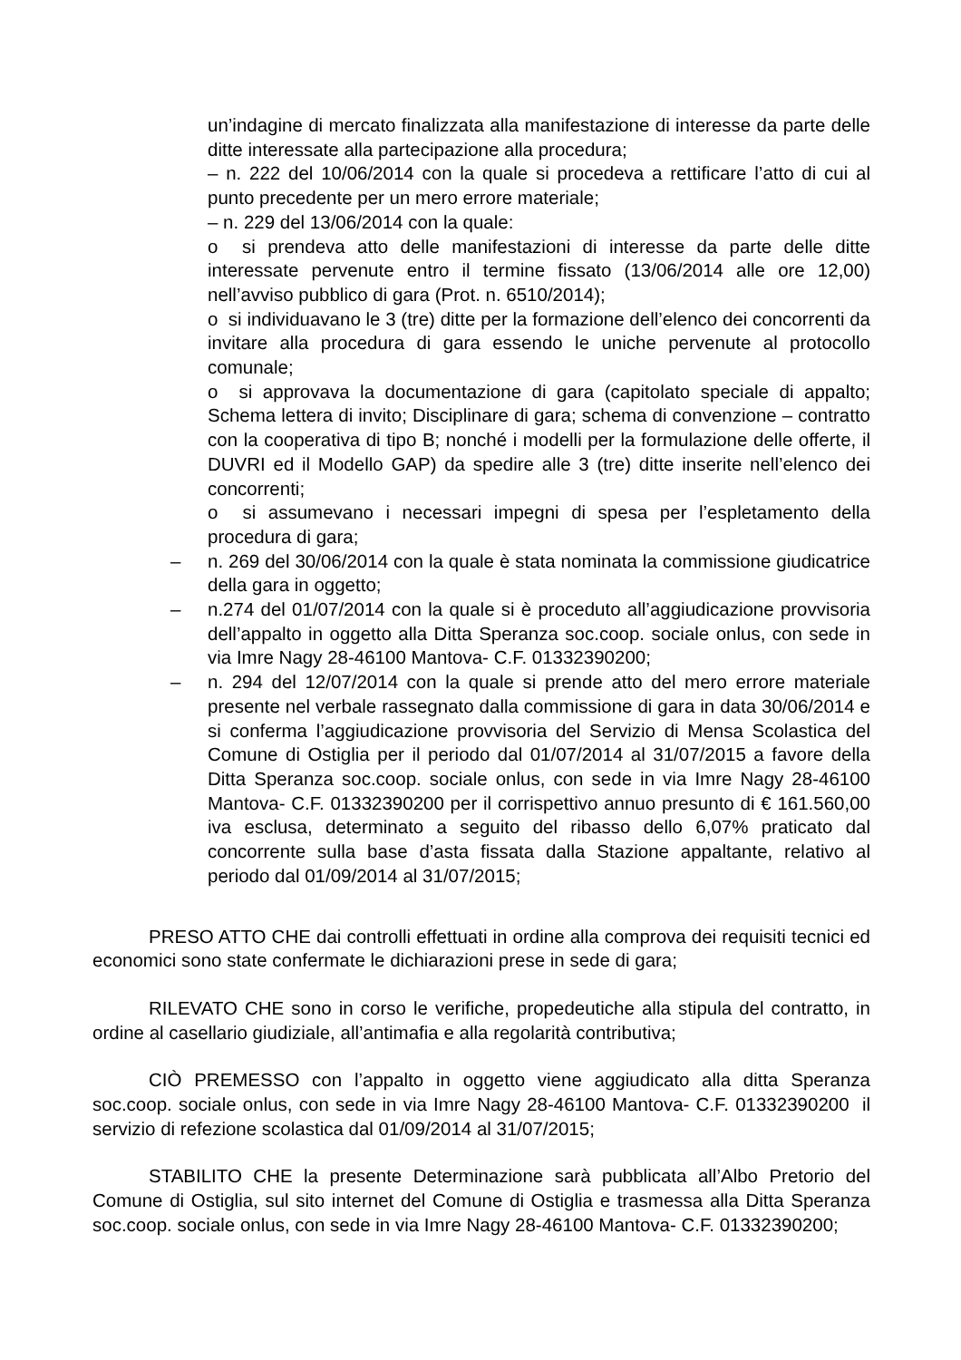un’indagine di mercato finalizzata alla manifestazione di interesse da parte delle ditte interessate alla partecipazione alla procedura;
– n. 222 del 10/06/2014 con la quale si procedeva a rettificare l’atto di cui al punto precedente per un mero errore materiale;
– n. 229 del 13/06/2014 con la quale:
o si prendeva atto delle manifestazioni di interesse da parte delle ditte interessate pervenute entro il termine fissato (13/06/2014 alle ore 12,00) nell’avviso pubblico di gara (Prot. n. 6510/2014);
o si individuavano le 3 (tre) ditte per la formazione dell’elenco dei concorrenti da invitare alla procedura di gara essendo le uniche pervenute al protocollo comunale;
o si approvava la documentazione di gara (capitolato speciale di appalto; Schema lettera di invito; Disciplinare di gara; schema di convenzione – contratto con la cooperativa di tipo B; nonché i modelli per la formulazione delle offerte, il DUVRI ed il Modello GAP) da spedire alle 3 (tre) ditte inserite nell’elenco dei concorrenti;
o si assumevano i necessari impegni di spesa per l’espletamento della procedura di gara;
– n. 269 del 30/06/2014 con la quale è stata nominata la commissione giudicatrice della gara in oggetto;
– n.274 del 01/07/2014 con la quale si è proceduto all’aggiudicazione provvisoria dell’appalto in oggetto alla Ditta Speranza soc.coop. sociale onlus, con sede in via Imre Nagy 28-46100 Mantova- C.F. 01332390200;
– n. 294 del 12/07/2014 con la quale si prende atto del mero errore materiale presente nel verbale rassegnato dalla commissione di gara in data 30/06/2014 e si conferma l’aggiudicazione provvisoria del Servizio di Mensa Scolastica del Comune di Ostiglia per il periodo dal 01/07/2014 al 31/07/2015 a favore della Ditta Speranza soc.coop. sociale onlus, con sede in via Imre Nagy 28-46100 Mantova- C.F. 01332390200 per il corrispettivo annuo presunto di € 161.560,00 iva esclusa, determinato a seguito del ribasso dello 6,07% praticato dal concorrente sulla base d’asta fissata dalla Stazione appaltante, relativo al periodo dal 01/09/2014 al 31/07/2015;
PRESO ATTO CHE dai controlli effettuati in ordine alla comprova dei requisiti tecnici ed economici sono state confermate le dichiarazioni prese in sede di gara;
RILEVATO CHE sono in corso le verifiche, propedeutiche alla stipula del contratto, in ordine al casellario giudiziale, all’antimafia e alla regolarità contributiva;
CIÒ PREMESSO con l’appalto in oggetto viene aggiudicato alla ditta Speranza soc.coop. sociale onlus, con sede in via Imre Nagy 28-46100 Mantova- C.F. 01332390200 il servizio di refezione scolastica dal 01/09/2014 al 31/07/2015;
STABILITO CHE la presente Determinazione sarà pubblicata all’Albo Pretorio del Comune di Ostiglia, sul sito internet del Comune di Ostiglia e trasmessa alla Ditta Speranza soc.coop. sociale onlus, con sede in via Imre Nagy 28-46100 Mantova- C.F. 01332390200;